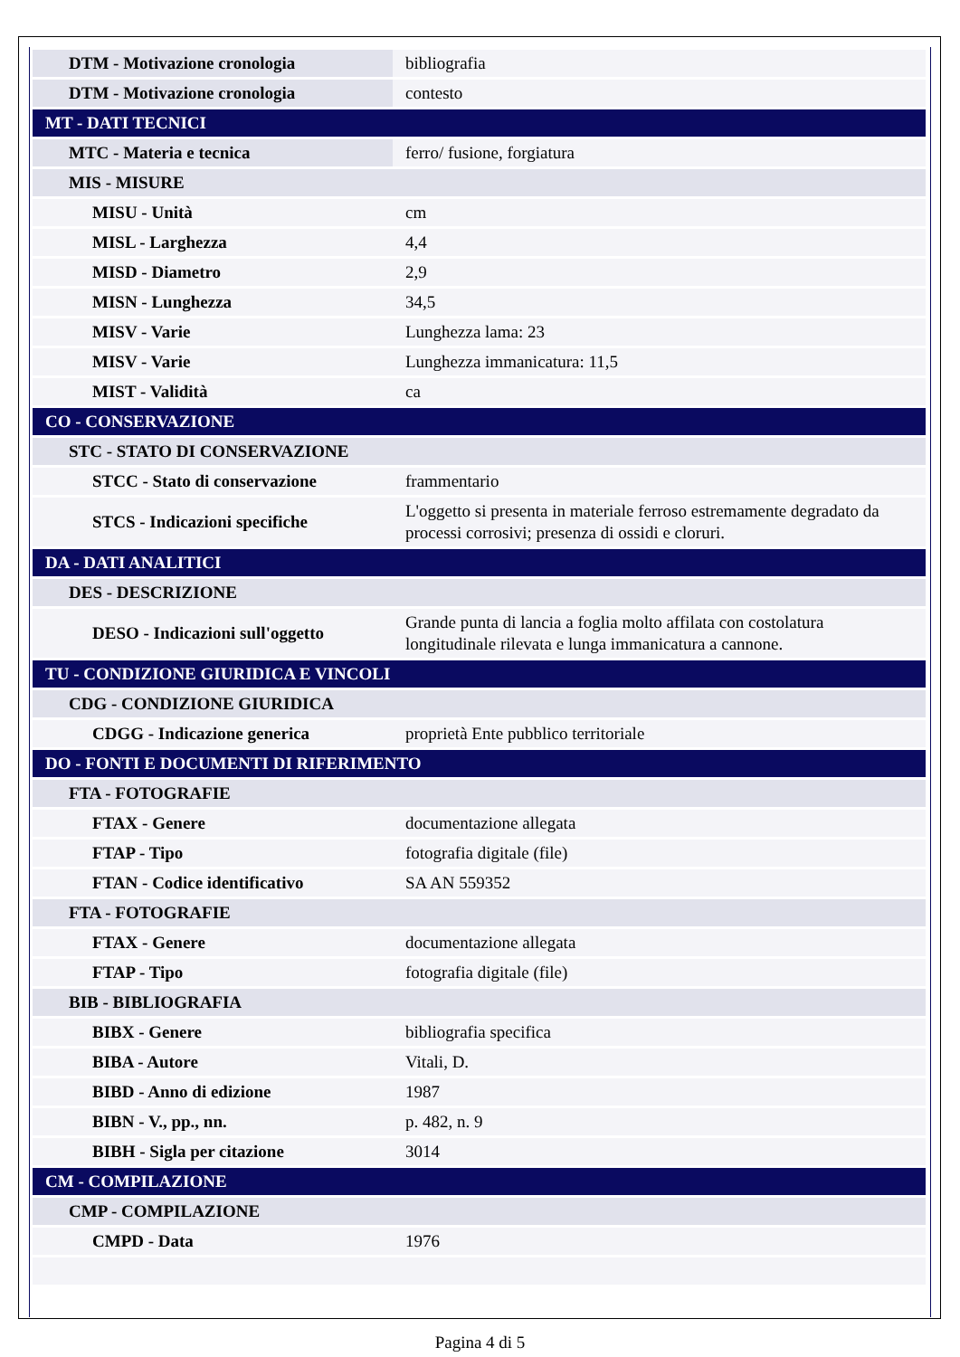| DTM - Motivazione cronologia | bibliografia |
| DTM - Motivazione cronologia | contesto |
| MT - DATI TECNICI | |
| MTC - Materia e tecnica | ferro/ fusione, forgiatura |
| MIS - MISURE | |
| MISU - Unità | cm |
| MISL - Larghezza | 4,4 |
| MISD - Diametro | 2,9 |
| MISN - Lunghezza | 34,5 |
| MISV - Varie | Lunghezza lama: 23 |
| MISV - Varie | Lunghezza immanicatura: 11,5 |
| MIST - Validità | ca |
| CO - CONSERVAZIONE | |
| STC - STATO DI CONSERVAZIONE | |
| STCC - Stato di conservazione | frammentario |
| STCS - Indicazioni specifiche | L'oggetto si presenta in materiale ferroso estremamente degradato da processi corrosivi; presenza di ossidi e cloruri. |
| DA - DATI ANALITICI | |
| DES - DESCRIZIONE | |
| DESO - Indicazioni sull'oggetto | Grande punta di lancia a foglia molto affilata con costolatura longitudinale rilevata e lunga immanicatura a cannone. |
| TU - CONDIZIONE GIURIDICA E VINCOLI | |
| CDG - CONDIZIONE GIURIDICA | |
| CDGG - Indicazione generica | proprietà Ente pubblico territoriale |
| DO - FONTI E DOCUMENTI DI RIFERIMENTO | |
| FTA - FOTOGRAFIE | |
| FTAX - Genere | documentazione allegata |
| FTAP - Tipo | fotografia digitale (file) |
| FTAN - Codice identificativo | SA AN 559352 |
| FTA - FOTOGRAFIE | |
| FTAX - Genere | documentazione allegata |
| FTAP - Tipo | fotografia digitale (file) |
| BIB - BIBLIOGRAFIA | |
| BIBX - Genere | bibliografia specifica |
| BIBA - Autore | Vitali, D. |
| BIBD - Anno di edizione | 1987 |
| BIBN - V., pp., nn. | p. 482, n. 9 |
| BIBH - Sigla per citazione | 3014 |
| CM - COMPILAZIONE | |
| CMP - COMPILAZIONE | |
| CMPD - Data | 1976 |
Pagina 4 di 5